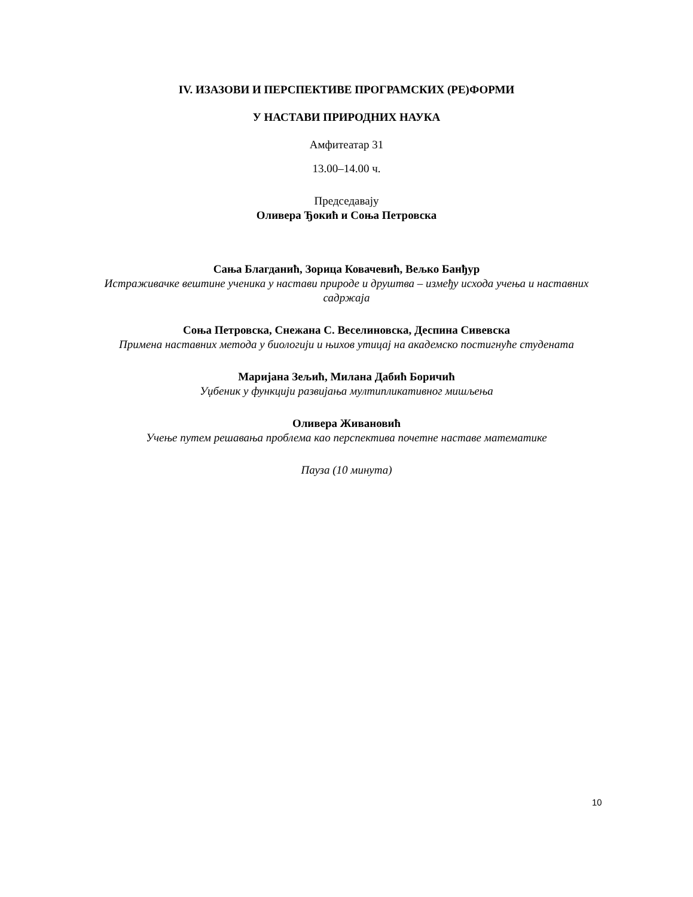IV. ИЗАЗОВИ И ПЕРСПЕКТИВЕ ПРОГРАМСКИХ (РЕ)ФОРМИ
У НАСТАВИ ПРИРОДНИХ НАУКА
Амфитеатар 31
13.00–14.00 ч.
Председавају
Оливера Ђокић и Соња Петровска
Сања Благданић, Зорица Ковачевић, Вељко Банђур
Истраживачке вештине ученика у настави природе и друштва – између исхода учења и наставних садржаја
Соња Петровска, Снежана С. Веселиновска, Деспина Сивевска
Примена наставних метода у биологији и њихов утицај на академско постигнуће студената
Маријана Зељић, Милана Дабић Боричић
Уџбеник у функцији развијања мултипликативног мишљења
Оливера Живановић
Учење путем решавања проблема као перспектива почетне наставе математике
Пауза (10 минута)
10